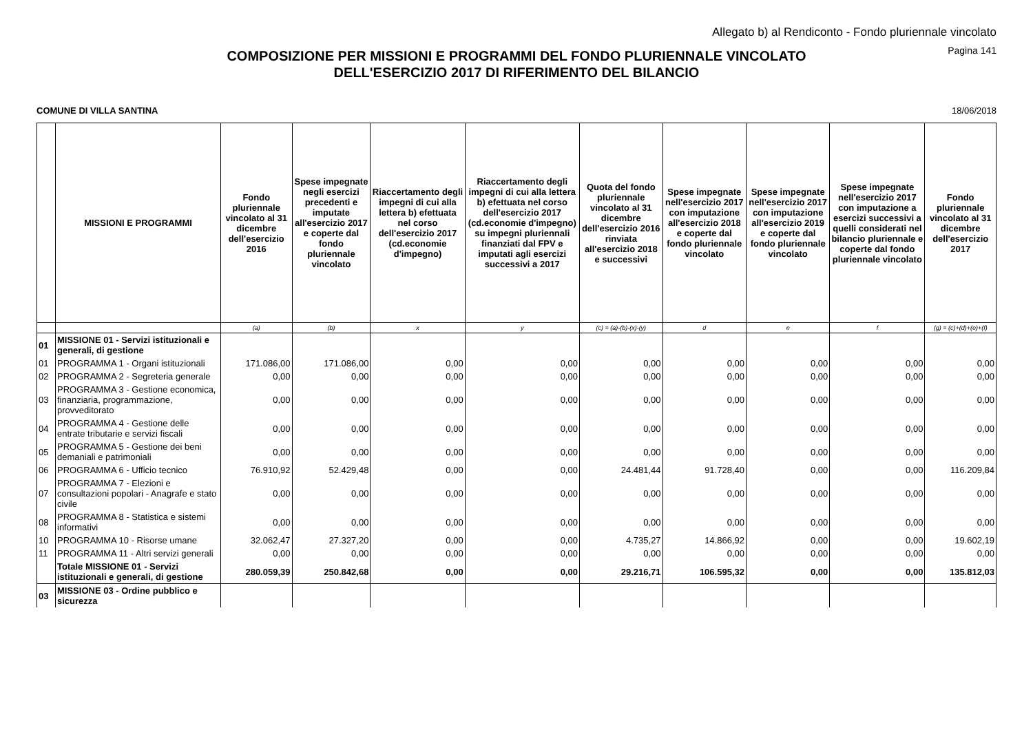Allegato b) al Rendiconto - Fondo pluriennale vincolato
Pagina 141
COMPOSIZIONE PER MISSIONI E PROGRAMMI DEL FONDO PLURIENNALE VINCOLATO
DELL'ESERCIZIO 2017 DI RIFERIMENTO DEL BILANCIO
COMUNE DI VILLA SANTINA 18/06/2018
| | MISSIONI E PROGRAMMI | Fondo pluriennale vincolato al 31 dicembre dell'esercizio 2016 | Spese impegnate negli esercizi precedenti e imputate all'esercizio 2017 e coperte dal fondo pluriennale vincolato | Riaccertamento degli impegni di cui alla lettera b) efettuata nel corso dell'esercizio 2017 (cd.economie d'impegno) | Riaccertamento degli impegni di cui alla lettera b) efettuata nel corso dell'esercizio 2017 (cd.economie d'impegno) su impegni pluriennali finanziati dal FPV e imputati agli esercizi successivi a 2017 | Quota del fondo pluriennale vincolato al 31 dicembre dell'esercizio 2016 rinviata all'esercizio 2018 e successivi | Spese impegnate nell'esercizio 2017 con imputazione all'esercizio 2018 e coperte dal fondo pluriennale vincolato | Spese impegnate nell'esercizio 2017 con imputazione all'esercizio 2019 e coperte dal fondo pluriennale vincolato | Spese impegnate nell'esercizio 2017 con imputazione a esercizi successivi a quelli considerati nel bilancio pluriennale e coperte dal fondo pluriennale vincolato | Fondo pluriennale vincolato al 31 dicembre dell'esercizio 2017 |
| --- | --- | --- | --- | --- | --- | --- | --- | --- | --- | --- |
| | | (a) | (b) | x | y | (c) = (a)-(b)-(x)-(y) | d | e | f | (g) = (c)+(d)+(e)+(f) |
| 01 | MISSIONE 01 - Servizi istituzionali e generali, di gestione | | | | | | | | | |
| 01 | PROGRAMMA 1 - Organi istituzionali | 171.086,00 | 171.086,00 | 0,00 | 0,00 | 0,00 | 0,00 | 0,00 | 0,00 | 0,00 |
| 02 | PROGRAMMA 2 - Segreteria generale | 0,00 | 0,00 | 0,00 | 0,00 | 0,00 | 0,00 | 0,00 | 0,00 | 0,00 |
| 03 | PROGRAMMA 3 - Gestione economica, finanziaria, programmazione, provveditorato | 0,00 | 0,00 | 0,00 | 0,00 | 0,00 | 0,00 | 0,00 | 0,00 | 0,00 |
| 04 | PROGRAMMA 4 - Gestione delle entrate tributarie e servizi fiscali | 0,00 | 0,00 | 0,00 | 0,00 | 0,00 | 0,00 | 0,00 | 0,00 | 0,00 |
| 05 | PROGRAMMA 5 - Gestione dei beni demaniali e patrimoniali | 0,00 | 0,00 | 0,00 | 0,00 | 0,00 | 0,00 | 0,00 | 0,00 | 0,00 |
| 06 | PROGRAMMA 6 - Ufficio tecnico | 76.910,92 | 52.429,48 | 0,00 | 0,00 | 24.481,44 | 91.728,40 | 0,00 | 0,00 | 116.209,84 |
| 07 | PROGRAMMA 7 - Elezioni e consultazioni popolari - Anagrafe e stato civile | 0,00 | 0,00 | 0,00 | 0,00 | 0,00 | 0,00 | 0,00 | 0,00 | 0,00 |
| 08 | PROGRAMMA 8 - Statistica e sistemi informativi | 0,00 | 0,00 | 0,00 | 0,00 | 0,00 | 0,00 | 0,00 | 0,00 | 0,00 |
| 10 | PROGRAMMA 10 - Risorse umane | 32.062,47 | 27.327,20 | 0,00 | 0,00 | 4.735,27 | 14.866,92 | 0,00 | 0,00 | 19.602,19 |
| 11 | PROGRAMMA 11 - Altri servizi generali | 0,00 | 0,00 | 0,00 | 0,00 | 0,00 | 0,00 | 0,00 | 0,00 | 0,00 |
| | Totale MISSIONE 01 - Servizi istituzionali e generali, di gestione | 280.059,39 | 250.842,68 | 0,00 | 0,00 | 29.216,71 | 106.595,32 | 0,00 | 0,00 | 135.812,03 |
| 03 | MISSIONE 03 - Ordine pubblico e sicurezza | | | | | | | | | |